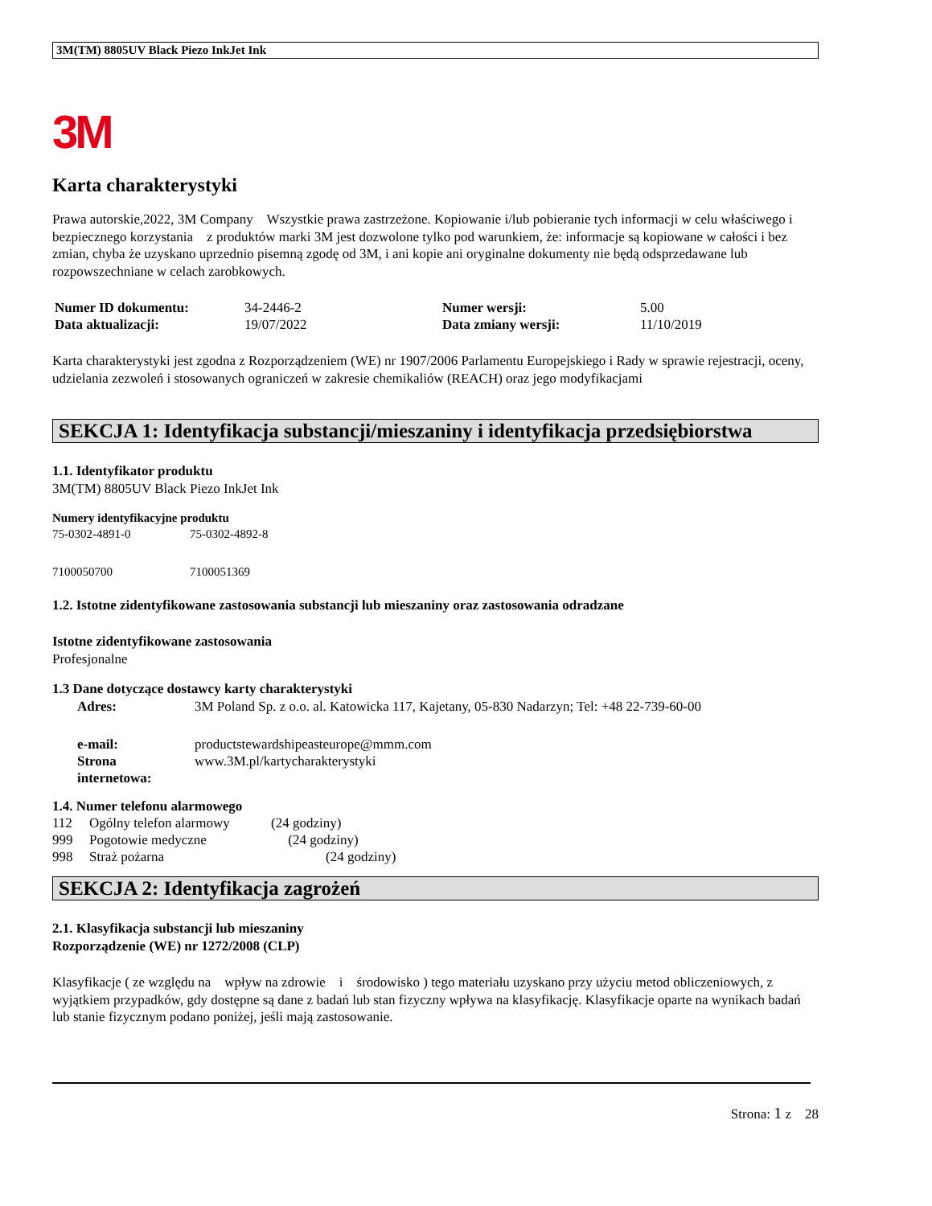3M(TM) 8805UV Black Piezo InkJet Ink
3M
Karta charakterystyki
Prawa autorskie,2022, 3M Company Wszystkie prawa zastrzeżone. Kopiowanie i/lub pobieranie tych informacji w celu właściwego i bezpiecznego korzystania z produktów marki 3M jest dozwolone tylko pod warunkiem, że: informacje są kopiowane w całości i bez zmian, chyba że uzyskano uprzednio pisemną zgodę od 3M, i ani kopie ani oryginalne dokumenty nie będą odsprzedawane lub rozpowszechniane w celach zarobkowych.
| Numer ID dokumentu: | 34-2446-2 | Numer wersji: | 5.00 |
| Data aktualizacji: | 19/07/2022 | Data zmiany wersji: | 11/10/2019 |
Karta charakterystyki jest zgodna z Rozporządzeniem (WE) nr 1907/2006 Parlamentu Europejskiego i Rady w sprawie rejestracji, oceny, udzielania zezwoleń i stosowanych ograniczeń w zakresie chemikaliów (REACH) oraz jego modyfikacjami
SEKCJA 1: Identyfikacja substancji/mieszaniny i identyfikacja przedsiębiorstwa
1.1. Identyfikator produktu
3M(TM) 8805UV Black Piezo InkJet Ink
Numery identyfikacyjne produktu
| 75-0302-4891-0 | 75-0302-4892-8 |
| 7100050700 | 7100051369 |
1.2. Istotne zidentyfikowane zastosowania substancji lub mieszaniny oraz zastosowania odradzane
Istotne zidentyfikowane zastosowania
Profesjonalne
1.3 Dane dotyczące dostawcy karty charakterystyki
| Adres: | 3M Poland Sp. z o.o. al. Katowicka 117, Kajetany, 05-830 Nadarzyn; Tel: +48 22-739-60-00 |
| e-mail: | productstewardshipeasteurope@mmm.com |
| Strona internetowa: | www.3M.pl/kartycharakterystyki |
1.4. Numer telefonu alarmowego
| 112 | Ogólny telefon alarmowy | (24 godziny) |
| 999 | Pogotowie medyczne | (24 godziny) |
| 998 | Straż pożarna | (24 godziny) |
SEKCJA 2: Identyfikacja zagrożeń
2.1. Klasyfikacja substancji lub mieszaniny
Rozporządzenie (WE) nr 1272/2008 (CLP)
Klasyfikacje ( ze względu na wpływ na zdrowie i środowisko ) tego materiału uzyskano przy użyciu metod obliczeniowych, z wyjątkiem przypadków, gdy dostępne są dane z badań lub stan fizyczny wpływa na klasyfikację. Klasyfikacje oparte na wynikach badań lub stanie fizycznym podano poniżej, jeśli mają zastosowanie.
Strona: 1 z 28